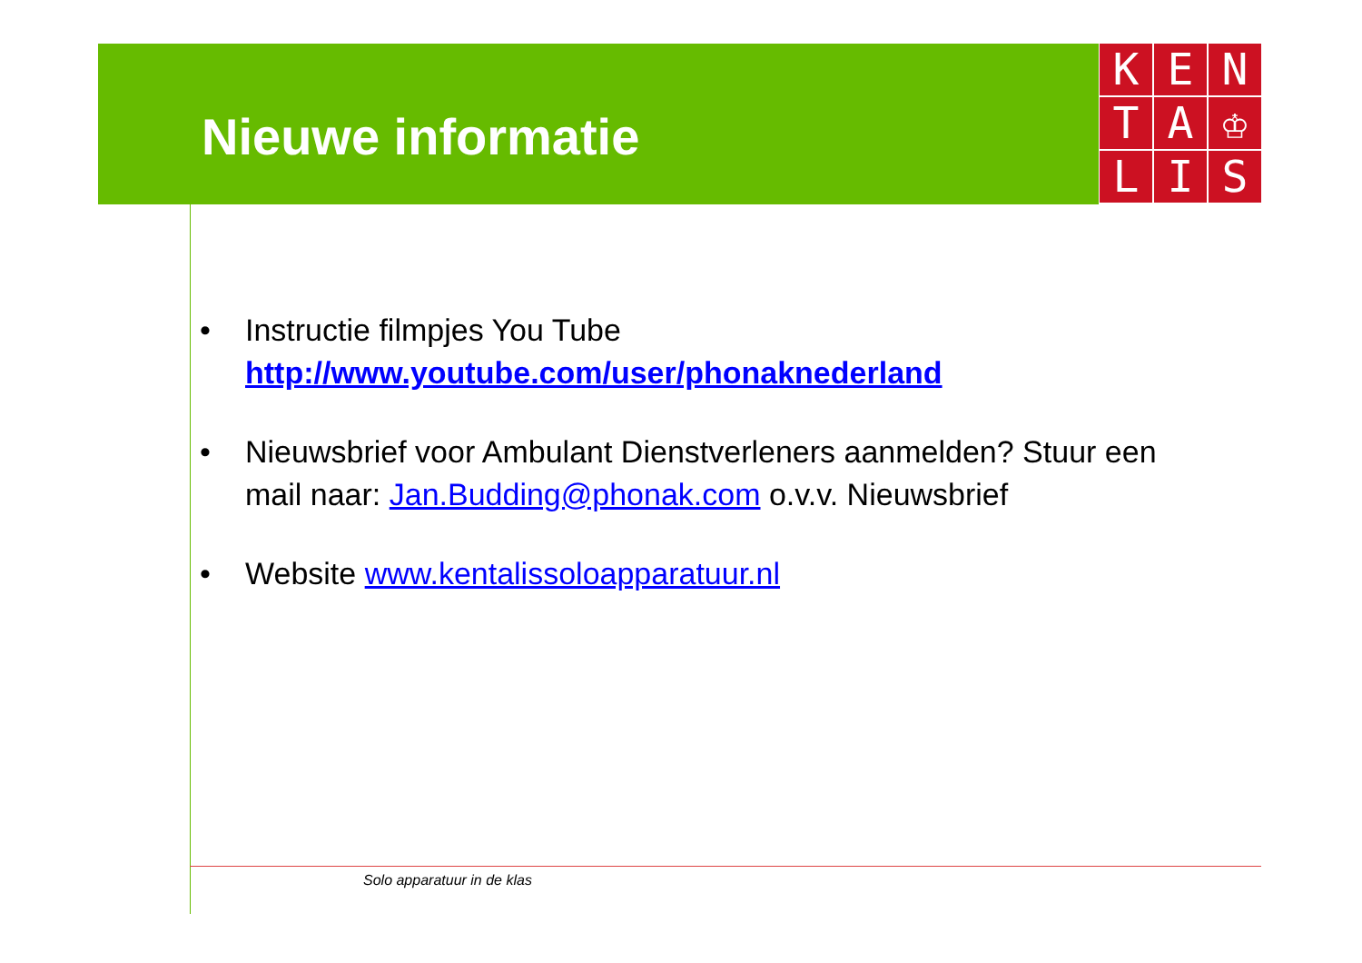Nieuwe informatie
K
E
N
T
A
♔
L
I
S
• Instructie filmpjes You Tube
http://www.youtube.com/user/phonaknederland
• Nieuwsbrief voor Ambulant Dienstverleners aanmelden? Stuur een mail naar: Jan.Budding@phonak.com o.v.v. Nieuwsbrief
• Website www.kentalissoloapparatuur.nl
Solo apparatuur in de klas